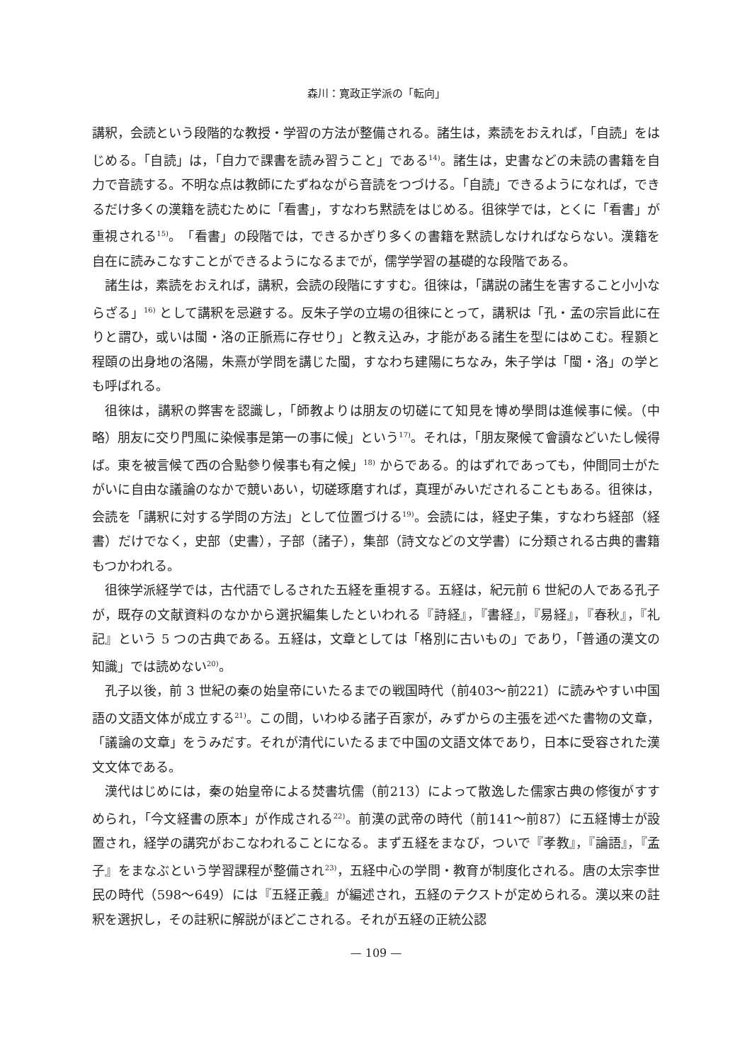森川：寛政正学派の「転向」
講釈，会読という段階的な教授・学習の方法が整備される。諸生は，素読をおえれば，「自読」をはじめる。「自読」は，「自力で課書を読み習うこと」である<sup>14)</sup>。諸生は，史書などの未読の書籍を自力で音読する。不明な点は教師にたずねながら音読をつづける。「自読」できるようになれば，できるだけ多くの漢籍を読むために「看書」，すなわち黙読をはじめる。徂徠学では，とくに「看書」が重視される<sup>15)</sup>。「看書」の段階では，できるかぎり多くの書籍を黙読しなければならない。漢籍を自在に読みこなすことができるようになるまでが，儒学学習の基礎的な段階である。
諸生は，素読をおえれば，講釈，会読の段階にすすむ。徂徠は，「講説の諸生を害すること小小ならざる」<sup>16)</sup> として講釈を忌避する。反朱子学の立場の徂徠にとって，講釈は「孔・孟の宗旨此に在りと謂ひ，或いは閩・洛の正脈焉に存せり」と教え込み，才能がある諸生を型にはめこむ。程顥と程頤の出身地の洛陽，朱熹が学問を講じた閩，すなわち建陽にちなみ，朱子学は「閩・洛」の学とも呼ばれる。
徂徠は，講釈の弊害を認識し，「師教よりは朋友の切磋にて知見を博め學問は進候事に候。（中略）朋友に交り門風に染候事是第一の事に候」という<sup>17)</sup>。それは，「朋友聚候て會讀などいたし候得ば。東を被言候て西の合點參り候事も有之候」<sup>18)</sup> からである。的はずれであっても，仲間同士がたがいに自由な議論のなかで競いあい，切磋琢磨すれば，真理がみいだされることもある。徂徠は，会読を「講釈に対する学問の方法」として位置づける<sup>19)</sup>。会読には，経史子集，すなわち経部（経書）だけでなく，史部（史書），子部（諸子），集部（詩文などの文学書）に分類される古典的書籍もつかわれる。
徂徠学派経学では，古代語でしるされた五経を重視する。五経は，紀元前 6 世紀の人である孔子が，既存の文献資料のなかから選択編集したといわれる『詩経』，『書経』，『易経』，『春秋』，『礼記』という 5 つの古典である。五経は，文章としては「格別に古いもの」であり，「普通の漢文の知識」では読めない<sup>20)</sup>。
孔子以後，前 3 世紀の秦の始皇帝にいたるまでの戦国時代（前403～前221）に読みやすい中国語の文語文体が成立する<sup>21)</sup>。この間，いわゆる諸子百家が，みずからの主張を述べた書物の文章，「議論の文章」をうみだす。それが清代にいたるまで中国の文語文体であり，日本に受容された漢文文体である。
漢代はじめには，秦の始皇帝による焚書坑儒（前213）によって散逸した儒家古典の修復がすすめられ，「今文経書の原本」が作成される<sup>22)</sup>。前漢の武帝の時代（前141～前87）に五経博士が設置され，経学の講究がおこなわれることになる。まず五経をまなび，ついで『孝教』，『論語』，『孟子』をまなぶという学習課程が整備され<sup>23)</sup>，五経中心の学問・教育が制度化される。唐の太宗李世民の時代（598～649）には『五経正義』が編述され，五経のテクストが定められる。漢以来の註釈を選択し，その註釈に解説がほどこされる。それが五経の正統公認
— 109 —